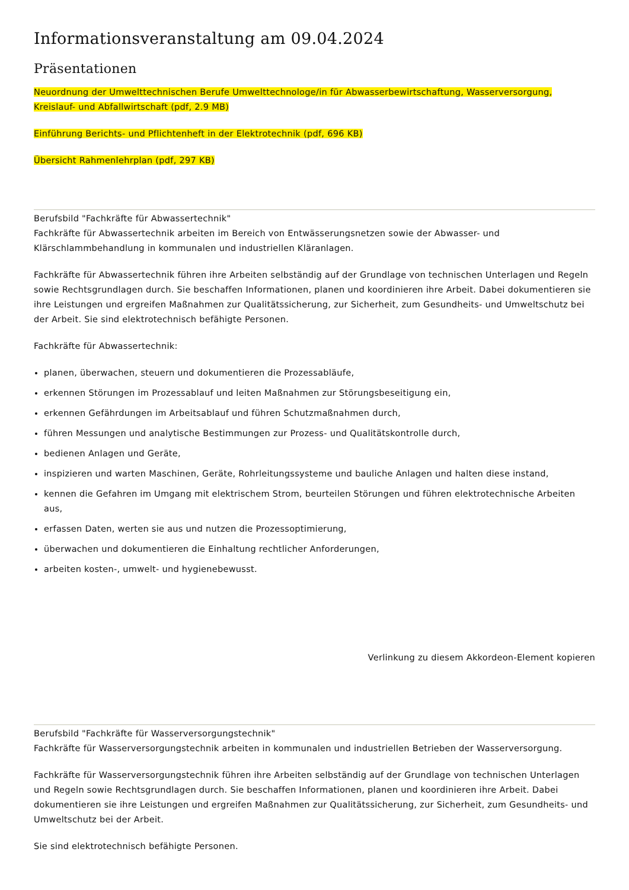Informationsveranstaltung am 09.04.2024
Präsentationen
Neuordnung der Umwelttechnischen Berufe Umwelttechnologe/in für Abwasserbewirtschaftung, Wasserversorgung, Kreislauf- und Abfallwirtschaft (pdf, 2.9 MB)
Einführung Berichts- und Pflichtenheft in der Elektrotechnik (pdf, 696 KB)
Übersicht Rahmenlehrplan (pdf, 297 KB)
Berufsbild "Fachkräfte für Abwassertechnik"
Fachkräfte für Abwassertechnik arbeiten im Bereich von Entwässerungsnetzen sowie der Abwasser- und Klärschlammbehandlung in kommunalen und industriellen Kläranlagen.
Fachkräfte für Abwassertechnik führen ihre Arbeiten selbständig auf der Grundlage von technischen Unterlagen und Regeln sowie Rechtsgrundlagen durch. Sie beschaffen Informationen, planen und koordinieren ihre Arbeit. Dabei dokumentieren sie ihre Leistungen und ergreifen Maßnahmen zur Qualitätssicherung, zur Sicherheit, zum Gesundheits- und Umweltschutz bei der Arbeit. Sie sind elektrotechnisch befähigte Personen.
Fachkräfte für Abwassertechnik:
planen, überwachen, steuern und dokumentieren die Prozessabläufe,
erkennen Störungen im Prozessablauf und leiten Maßnahmen zur Störungsbeseitigung ein,
erkennen Gefährdungen im Arbeitsablauf und führen Schutzmaßnahmen durch,
führen Messungen und analytische Bestimmungen zur Prozess- und Qualitätskontrolle durch,
bedienen Anlagen und Geräte,
inspizieren und warten Maschinen, Geräte, Rohrleitungssysteme und bauliche Anlagen und halten diese instand,
kennen die Gefahren im Umgang mit elektrischem Strom, beurteilen Störungen und führen elektrotechnische Arbeiten aus,
erfassen Daten, werten sie aus und nutzen die Prozessoptimierung,
überwachen und dokumentieren die Einhaltung rechtlicher Anforderungen,
arbeiten kosten-, umwelt- und hygienebewusst.
Verlinkung zu diesem Akkordeon-Element kopieren
Berufsbild "Fachkräfte für Wasserversorgungstechnik"
Fachkräfte für Wasserversorgungstechnik arbeiten in kommunalen und industriellen Betrieben der Wasserversorgung.
Fachkräfte für Wasserversorgungstechnik führen ihre Arbeiten selbständig auf der Grundlage von technischen Unterlagen und Regeln sowie Rechtsgrundlagen durch. Sie beschaffen Informationen, planen und koordinieren ihre Arbeit. Dabei dokumentieren sie ihre Leistungen und ergreifen Maßnahmen zur Qualitätssicherung, zur Sicherheit, zum Gesundheits- und Umweltschutz bei der Arbeit.
Sie sind elektrotechnisch befähigte Personen.